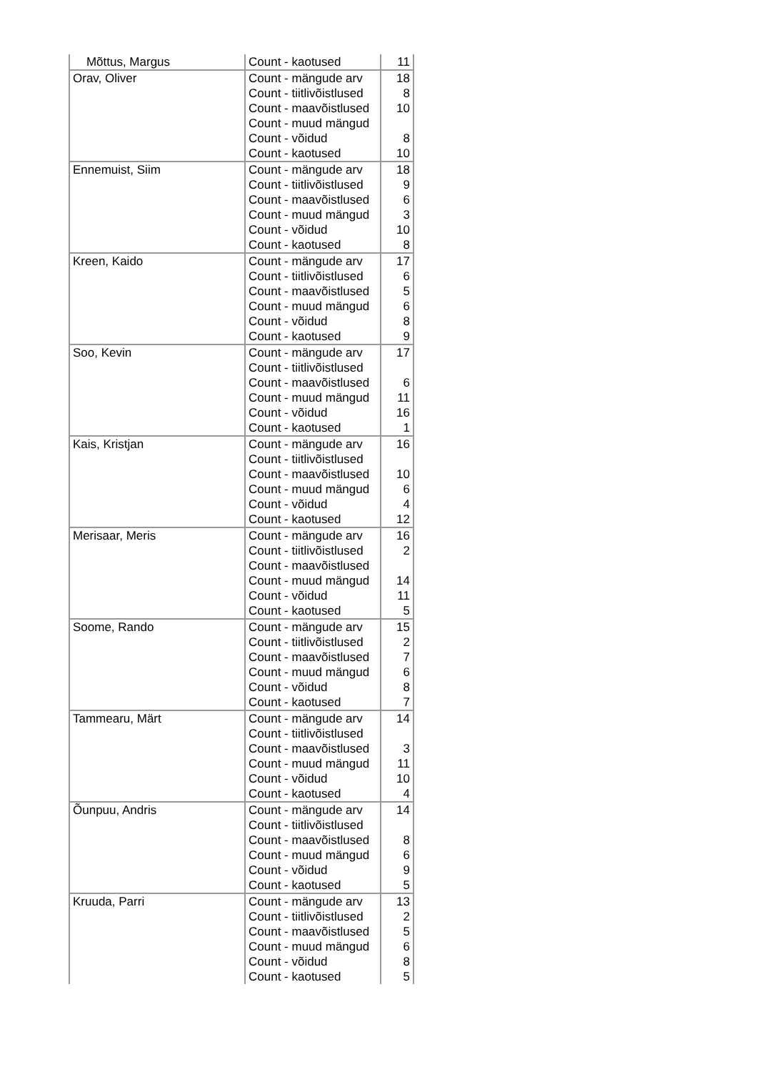| Mõttus, Margus | Count - kaotused | 11 |
| Orav, Oliver | Count - mängude arv | 18 |
| | Count - tiitlivõistlused | 8 |
| | Count - maavõistlused | 10 |
| | Count - muud mängud | |
| | Count - võidud | 8 |
| | Count - kaotused | 10 |
| Ennemuist, Siim | Count - mängude arv | 18 |
| | Count - tiitlivõistlused | 9 |
| | Count - maavõistlused | 6 |
| | Count - muud mängud | 3 |
| | Count - võidud | 10 |
| | Count - kaotused | 8 |
| Kreen, Kaido | Count - mängude arv | 17 |
| | Count - tiitlivõistlused | 6 |
| | Count - maavõistlused | 5 |
| | Count - muud mängud | 6 |
| | Count - võidud | 8 |
| | Count - kaotused | 9 |
| Soo, Kevin | Count - mängude arv | 17 |
| | Count - tiitlivõistlused | |
| | Count - maavõistlused | 6 |
| | Count - muud mängud | 11 |
| | Count - võidud | 16 |
| | Count - kaotused | 1 |
| Kais, Kristjan | Count - mängude arv | 16 |
| | Count - tiitlivõistlused | |
| | Count - maavõistlused | 10 |
| | Count - muud mängud | 6 |
| | Count - võidud | 4 |
| | Count - kaotused | 12 |
| Merisaar, Meris | Count - mängude arv | 16 |
| | Count - tiitlivõistlused | 2 |
| | Count - maavõistlused | |
| | Count - muud mängud | 14 |
| | Count - võidud | 11 |
| | Count - kaotused | 5 |
| Soome, Rando | Count - mängude arv | 15 |
| | Count - tiitlivõistlused | 2 |
| | Count - maavõistlused | 7 |
| | Count - muud mängud | 6 |
| | Count - võidud | 8 |
| | Count - kaotused | 7 |
| Tammearu, Märt | Count - mängude arv | 14 |
| | Count - tiitlivõistlused | |
| | Count - maavõistlused | 3 |
| | Count - muud mängud | 11 |
| | Count - võidud | 10 |
| | Count - kaotused | 4 |
| Õunpuu, Andris | Count - mängude arv | 14 |
| | Count - tiitlivõistlused | |
| | Count - maavõistlused | 8 |
| | Count - muud mängud | 6 |
| | Count - võidud | 9 |
| | Count - kaotused | 5 |
| Kruuda, Parri | Count - mängude arv | 13 |
| | Count - tiitlivõistlused | 2 |
| | Count - maavõistlused | 5 |
| | Count - muud mängud | 6 |
| | Count - võidud | 8 |
| | Count - kaotused | 5 |